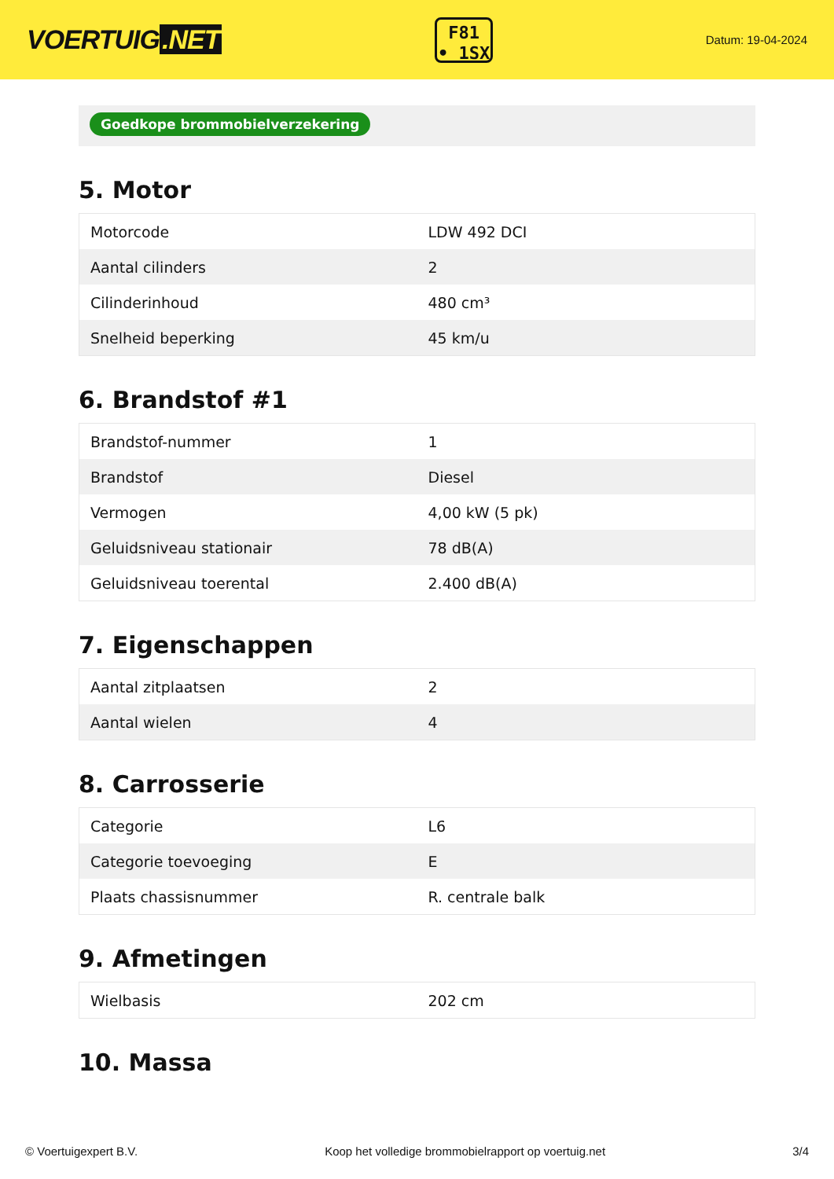VOERTUIG.NET
F81
• 1SX
Datum: 19-04-2024
Goedkope brommobielverzekering
5. Motor
| Motorcode | LDW 492 DCI |
| Aantal cilinders | 2 |
| Cilinderinhoud | 480 cm³ |
| Snelheid beperking | 45 km/u |
6. Brandstof #1
| Brandstof-nummer | 1 |
| Brandstof | Diesel |
| Vermogen | 4,00 kW (5 pk) |
| Geluidsniveau stationair | 78 dB(A) |
| Geluidsniveau toerental | 2.400 dB(A) |
7. Eigenschappen
| Aantal zitplaatsen | 2 |
| Aantal wielen | 4 |
8. Carrosserie
| Categorie | L6 |
| Categorie toevoeging | E |
| Plaats chassisnummer | R. centrale balk |
9. Afmetingen
| Wielbasis | 202 cm |
10. Massa
© Voertuigexpert B.V. Koop het volledige brommobielrapport op voertuig.net 3/4